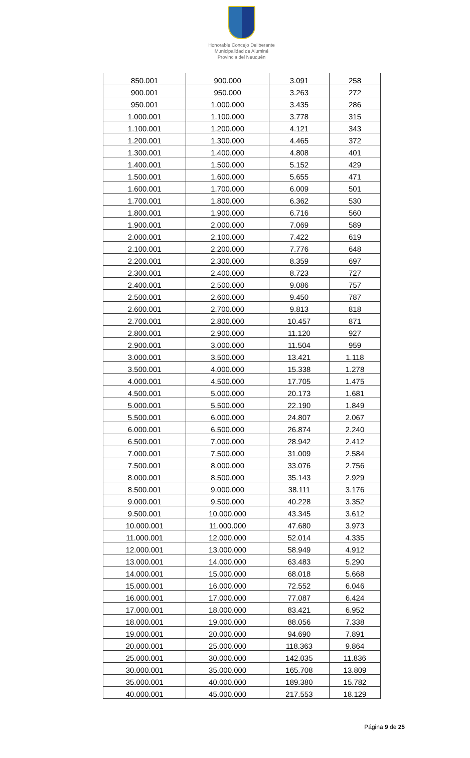Honorable Concejo Deliberante
Municipalidad de Aluminé
Provincia del Neuquén
| 850.001 | 900.000 | 3.091 | 258 |
| 900.001 | 950.000 | 3.263 | 272 |
| 950.001 | 1.000.000 | 3.435 | 286 |
| 1.000.001 | 1.100.000 | 3.778 | 315 |
| 1.100.001 | 1.200.000 | 4.121 | 343 |
| 1.200.001 | 1.300.000 | 4.465 | 372 |
| 1.300.001 | 1.400.000 | 4.808 | 401 |
| 1.400.001 | 1.500.000 | 5.152 | 429 |
| 1.500.001 | 1.600.000 | 5.655 | 471 |
| 1.600.001 | 1.700.000 | 6.009 | 501 |
| 1.700.001 | 1.800.000 | 6.362 | 530 |
| 1.800.001 | 1.900.000 | 6.716 | 560 |
| 1.900.001 | 2.000.000 | 7.069 | 589 |
| 2.000.001 | 2.100.000 | 7.422 | 619 |
| 2.100.001 | 2.200.000 | 7.776 | 648 |
| 2.200.001 | 2.300.000 | 8.359 | 697 |
| 2.300.001 | 2.400.000 | 8.723 | 727 |
| 2.400.001 | 2.500.000 | 9.086 | 757 |
| 2.500.001 | 2.600.000 | 9.450 | 787 |
| 2.600.001 | 2.700.000 | 9.813 | 818 |
| 2.700.001 | 2.800.000 | 10.457 | 871 |
| 2.800.001 | 2.900.000 | 11.120 | 927 |
| 2.900.001 | 3.000.000 | 11.504 | 959 |
| 3.000.001 | 3.500.000 | 13.421 | 1.118 |
| 3.500.001 | 4.000.000 | 15.338 | 1.278 |
| 4.000.001 | 4.500.000 | 17.705 | 1.475 |
| 4.500.001 | 5.000.000 | 20.173 | 1.681 |
| 5.000.001 | 5.500.000 | 22.190 | 1.849 |
| 5.500.001 | 6.000.000 | 24.807 | 2.067 |
| 6.000.001 | 6.500.000 | 26.874 | 2.240 |
| 6.500.001 | 7.000.000 | 28.942 | 2.412 |
| 7.000.001 | 7.500.000 | 31.009 | 2.584 |
| 7.500.001 | 8.000.000 | 33.076 | 2.756 |
| 8.000.001 | 8.500.000 | 35.143 | 2.929 |
| 8.500.001 | 9.000.000 | 38.111 | 3.176 |
| 9.000.001 | 9.500.000 | 40.228 | 3.352 |
| 9.500.001 | 10.000.000 | 43.345 | 3.612 |
| 10.000.001 | 11.000.000 | 47.680 | 3.973 |
| 11.000.001 | 12.000.000 | 52.014 | 4.335 |
| 12.000.001 | 13.000.000 | 58.949 | 4.912 |
| 13.000.001 | 14.000.000 | 63.483 | 5.290 |
| 14.000.001 | 15.000.000 | 68.018 | 5.668 |
| 15.000.001 | 16.000.000 | 72.552 | 6.046 |
| 16.000.001 | 17.000.000 | 77.087 | 6.424 |
| 17.000.001 | 18.000.000 | 83.421 | 6.952 |
| 18.000.001 | 19.000.000 | 88.056 | 7.338 |
| 19.000.001 | 20.000.000 | 94.690 | 7.891 |
| 20.000.001 | 25.000.000 | 118.363 | 9.864 |
| 25.000.001 | 30.000.000 | 142.035 | 11.836 |
| 30.000.001 | 35.000.000 | 165.708 | 13.809 |
| 35.000.001 | 40.000.000 | 189.380 | 15.782 |
| 40.000.001 | 45.000.000 | 217.553 | 18.129 |
Página 9 de 25